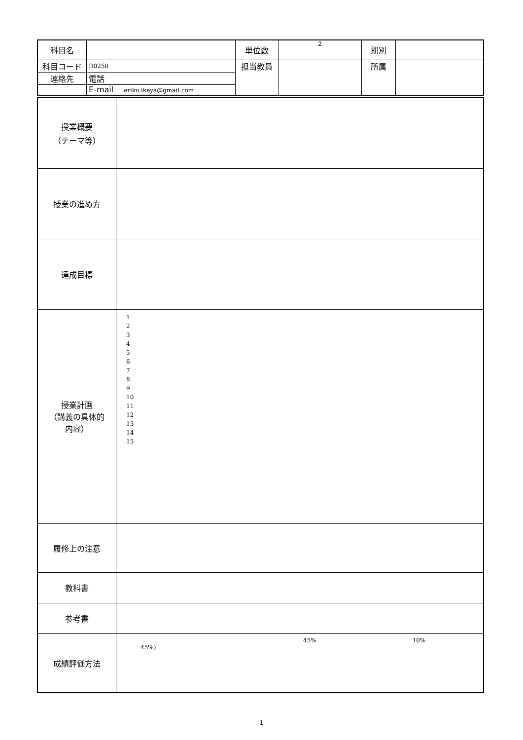| 科目名 | | 単位数 | 2 | 期別 | |
| 科目コード | D0250 | 担当教員 | | 所属 | |
| 連絡先 | 電話 | | | | |
| | E-mail eriko.ikeya@gmail.com | | | | |
| 授業概要 （テーマ等） | |
| 授業の進め方 | |
| 達成目標 | |
| 授業計画 （講義の具体的 内容） | 1 2 3 4 5 6 7 8 9 10 11 12 13 14 15 |
| 履修上の注意 | |
| 教科書 | |
| 参考書 | |
| 成績評価方法 | 45% 10% 45%) |
1